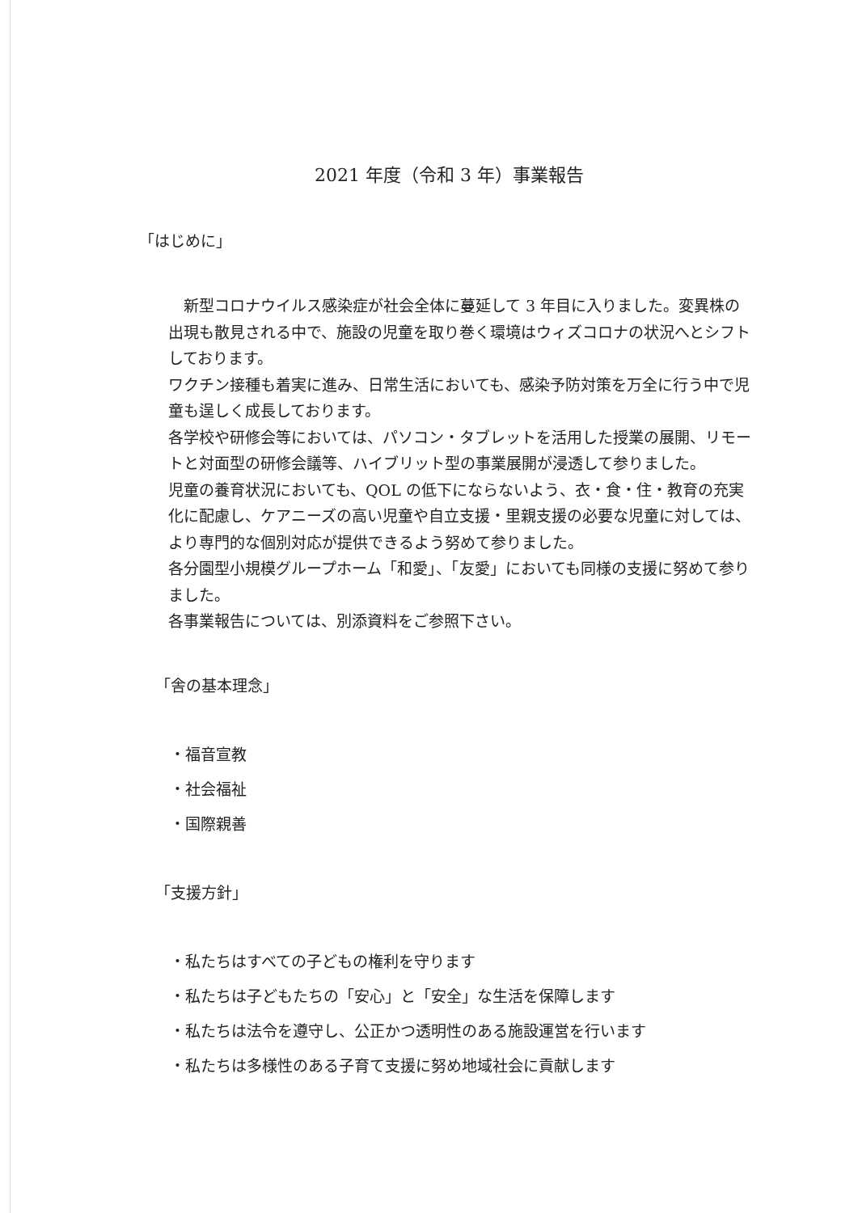2021 年度（令和 3 年）事業報告
「はじめに」
　新型コロナウイルス感染症が社会全体に蔓延して 3 年目に入りました。変異株の出現も散見される中で、施設の児童を取り巻く環境はウィズコロナの状況へとシフトしております。
ワクチン接種も着実に進み、日常生活においても、感染予防対策を万全に行う中で児童も逞しく成長しております。
各学校や研修会等においては、パソコン・タブレットを活用した授業の展開、リモートと対面型の研修会議等、ハイブリット型の事業展開が浸透して参りました。
児童の養育状況においても、QOL の低下にならないよう、衣・食・住・教育の充実化に配慮し、ケアニーズの高い児童や自立支援・里親支援の必要な児童に対しては、より専門的な個別対応が提供できるよう努めて参りました。
各分園型小規模グループホーム「和愛」、「友愛」においても同様の支援に努めて参りました。
各事業報告については、別添資料をご参照下さい。
「舎の基本理念」
・福音宣教
・社会福祉
・国際親善
「支援方針」
・私たちはすべての子どもの権利を守ります
・私たちは子どもたちの「安心」と「安全」な生活を保障します
・私たちは法令を遵守し、公正かつ透明性のある施設運営を行います
・私たちは多様性のある子育て支援に努め地域社会に貢献します